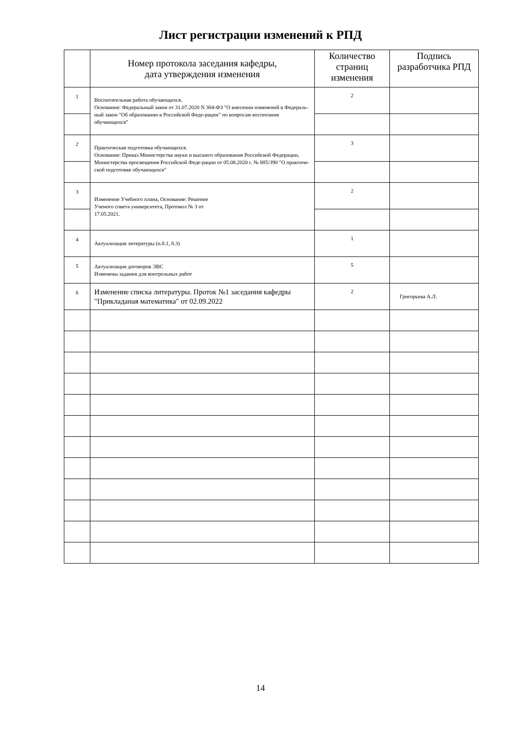Лист регистрации изменений к РПД
| | Номер протокола заседания кафедры, дата утверждения изменения | Количество страниц изменения | Подпись разработчика РПД |
| --- | --- | --- | --- |
| 1 | Воспитательная работа обучающихся. Основание: Федеральный закон от 31.07.2020 N 304-ФЗ "О внесении изменений в Федераль-ный закон "Об образовании в Российской Феде-рации" по вопросам воспитания обучающихся" | 2 | |
| 2 | Практическая подготовка обучающихся. Основание: Приказ Министерства науки и высшего образования Российской Федерации, Министерства просвещения Российской Феде-рации от 05.08.2020 г. № 885/390 "О практиче-ской подготовке обучающихся" | 3 | |
| 3 | Изменение Учебного плана, Основание: Решение Ученого совета университета, Протокол № 3 от 17.05.2021. | 2 | |
| 4 | Актуализация литературы (п.8.1, 8.3) | 1 | |
| 5 | Актуализация договоров ЭВС Изменены задания для контрольных работ | 5 | |
| 6 | Изменение списка литературы. Проток №1 заседания кафедры "Прикладаная математика" от 02.09.2022 | 2 | Григорьева А.Л. |
14